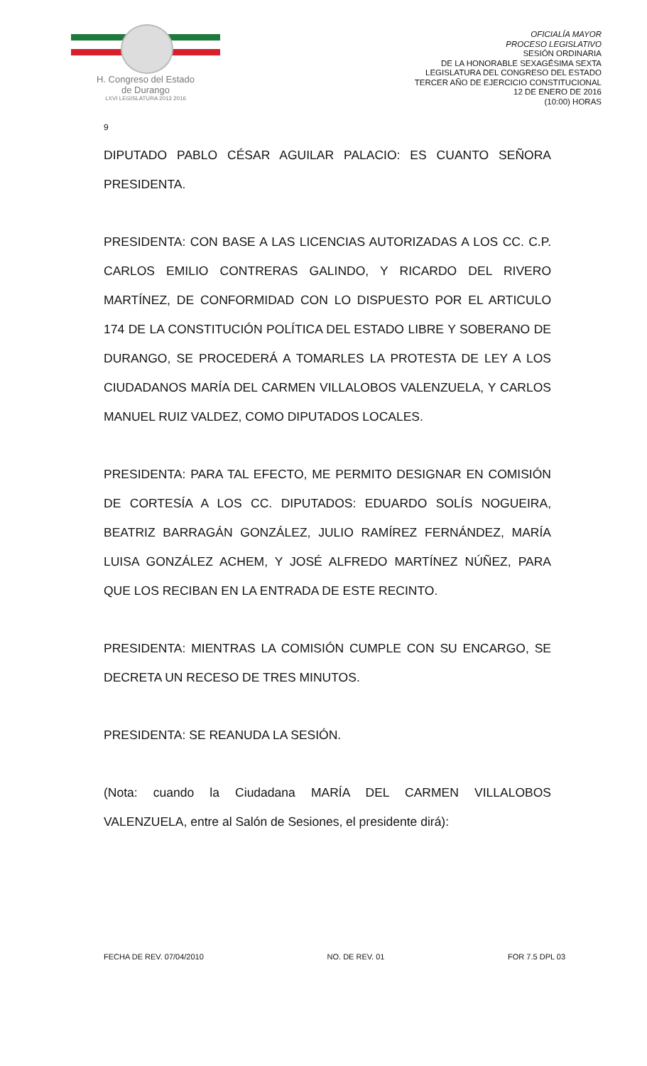H. Congreso del Estado
de Durango
LXVI LEGISLATURA 2013 2016
OFICIALÍA MAYOR
PROCESO LEGISLATIVO
SESIÓN ORDINARIA
DE LA HONORABLE SEXAGÉSIMA SEXTA
LEGISLATURA DEL CONGRESO DEL ESTADO
TERCER AÑO DE EJERCICIO CONSTITUCIONAL
12 DE ENERO DE 2016
(10:00) HORAS
9
DIPUTADO PABLO CÉSAR AGUILAR PALACIO: ES CUANTO SEÑORA PRESIDENTA.
PRESIDENTA: CON BASE A LAS LICENCIAS AUTORIZADAS A LOS CC. C.P. CARLOS EMILIO CONTRERAS GALINDO, Y RICARDO DEL RIVERO MARTÍNEZ, DE CONFORMIDAD CON LO DISPUESTO POR EL ARTICULO 174 DE LA CONSTITUCIÓN POLÍTICA DEL ESTADO LIBRE Y SOBERANO DE DURANGO, SE PROCEDERÁ A TOMARLES LA PROTESTA DE LEY A LOS CIUDADANOS MARÍA DEL CARMEN VILLALOBOS VALENZUELA, Y CARLOS MANUEL RUIZ VALDEZ, COMO DIPUTADOS LOCALES.
PRESIDENTA: PARA TAL EFECTO, ME PERMITO DESIGNAR EN COMISIÓN DE CORTESÍA A LOS CC. DIPUTADOS: EDUARDO SOLÍS NOGUEIRA, BEATRIZ BARRAGÁN GONZÁLEZ, JULIO RAMÍREZ FERNÁNDEZ, MARÍA LUISA GONZÁLEZ ACHEM, Y JOSÉ ALFREDO MARTÍNEZ NÚÑEZ, PARA QUE LOS RECIBAN EN LA ENTRADA DE ESTE RECINTO.
PRESIDENTA: MIENTRAS LA COMISIÓN CUMPLE CON SU ENCARGO, SE DECRETA UN RECESO DE TRES MINUTOS.
PRESIDENTA: SE REANUDA LA SESIÓN.
(Nota: cuando la Ciudadana MARÍA DEL CARMEN VILLALOBOS VALENZUELA, entre al Salón de Sesiones, el presidente dirá):
FECHA DE REV. 07/04/2010 NO. DE REV. 01 FOR 7.5 DPL 03